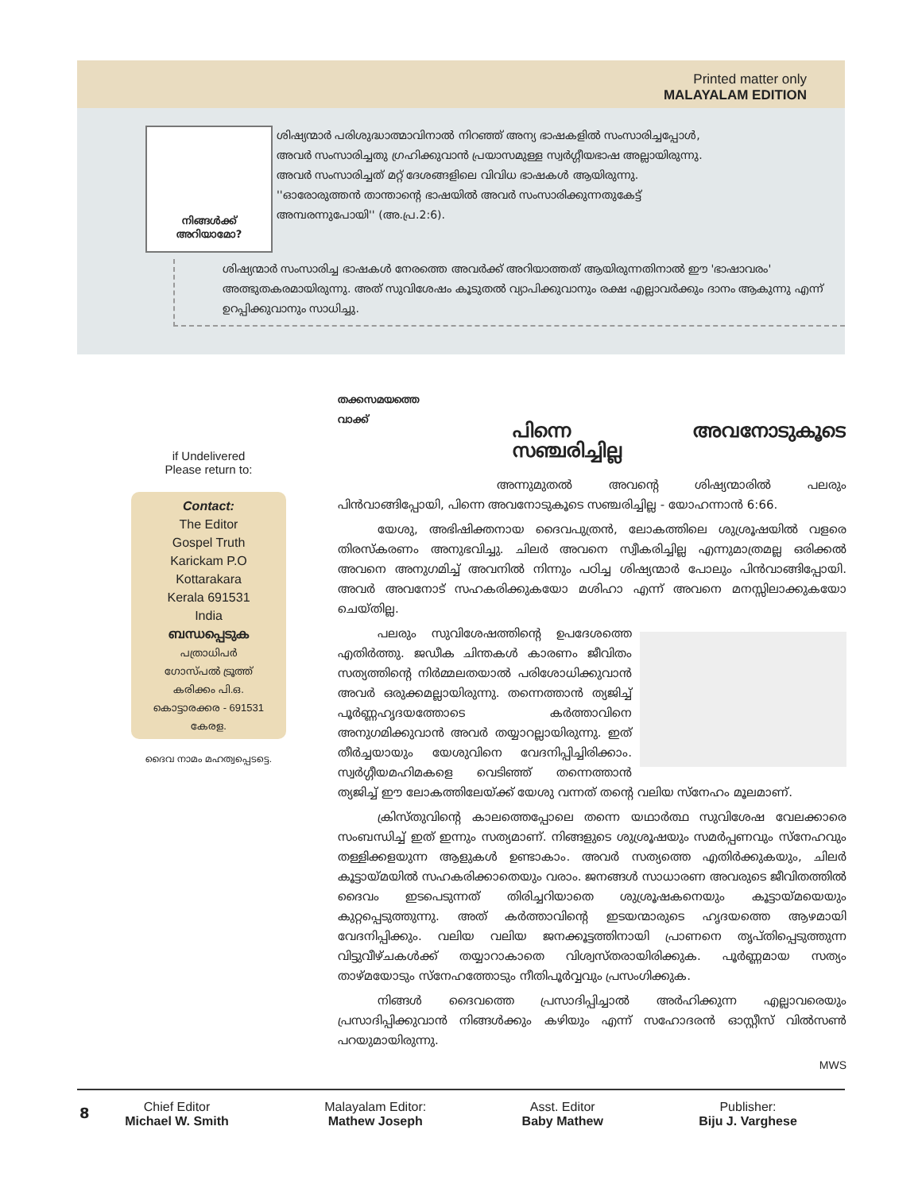Printed matter only
MALAYALAM EDITION
നിങ്ങൾക്ക് അറിയാമോ?
ശിഷ്യന്മാർ പരിശുദ്ധാത്മാവിനാൽ നിറഞ്ഞ് അന്യ ഭാഷകളിൽ സംസാരിച്ചപ്പോൾ, അവർ സംസാരിച്ചതു ഗ്രഹിക്കുവാൻ പ്രയാസമുള്ള സ്വർഗ്ഗീയഭാഷ അല്ലായിരുന്നു. അവർ സംസാരിച്ചത് മറ്റ് ദേശങ്ങളിലെ വിവിധ ഭാഷകൾ ആയിരുന്നു. ''ഓരോരുത്തൻ താന്താന്റെ ഭാഷയിൽ അവർ സംസാരിക്കുന്നതുകേട്ട് അമ്പരന്നുപോയി'' (അ.പ്ര.2:6).
ശിഷ്യന്മാർ സംസാരിച്ച ഭാഷകൾ നേരത്തെ അവർക്ക് അറിയാത്തത് ആയിരുന്നതിനാൽ ഈ 'ഭാഷാവരം' അത്ഭുതകരമായിരുന്നു. അത് സുവിശേഷം കൂടുതൽ വ്യാപിക്കുവാനും രക്ഷ എല്ലാവർക്കും ദാനം ആകുന്നു എന്ന് ഉറപ്പിക്കുവാനും സാധിച്ചു.
if Undelivered
Please return to:
Contact:
The Editor
Gospel Truth
Karickam P.O
Kottarakara
Kerala 691531
India
ബന്ധപ്പെടുക
പത്രാധിപർ
ഗോസ്പൽ ട്രൂത്ത്
കരിക്കം പി.ഒ.
കൊട്ടാരക്കര - 691531
കേരള.
ദൈവ നാമം മഹത്വപ്പെടട്ടെ.
തക്കസമയത്തെ
വാക്ക്
പിന്നെ അവനോടുകൂടെ സഞ്ചരിച്ചില്ല
അന്നുമുതൽ അവന്റെ ശിഷ്യന്മാരിൽ പലരും പിൻവാങ്ങിപ്പോയി, പിന്നെ അവനോടുകൂടെ സഞ്ചരിച്ചില്ല - യോഹന്നാൻ 6:66.
യേശു, അഭിഷിക്തനായ ദൈവപുത്രൻ, ലോകത്തിലെ ശുശ്രൂഷയിൽ വളരെ തിരസ്കരണം അനുഭവിച്ചു. ചിലർ അവനെ സ്വീകരിച്ചില്ല എന്നുമാത്രമല്ല ഒരിക്കൽ അവനെ അനുഗമിച്ച് അവനിൽ നിന്നും പഠിച്ച ശിഷ്യന്മാർ പോലും പിൻവാങ്ങിപ്പോയി. അവർ അവനോട് സഹകരിക്കുകയോ മശിഹാ എന്ന് അവനെ മനസ്സിലാക്കുകയോ ചെയ്തില്ല.
പലരും സുവിശേഷത്തിന്റെ ഉപദേശത്തെ എതിർത്തു. ജഡീക ചിന്തകൾ കാരണം ജീവിതം സത്യത്തിന്റെ നിർമ്മലതയാൽ പരിശോധിക്കുവാൻ അവർ ഒരുക്കമല്ലായിരുന്നു. തന്നെത്താൻ ത്യജിച്ച് പൂർണ്ണഹൃദയത്തോടെ കർത്താവിനെ അനുഗമിക്കുവാൻ അവർ തയ്യാറല്ലായിരുന്നു. ഇത് തീർച്ചയായും യേശുവിനെ വേദനിപ്പിച്ചിരിക്കാം. സ്വർഗ്ഗീയമഹിമകളെ വെടിഞ്ഞ് തന്നെത്താൻ ത്യജിച്ച് ഈ ലോകത്തിലേയ്ക്ക് യേശു വന്നത് തന്റെ വലിയ സ്നേഹം മൂലമാണ്.
ക്രിസ്തുവിന്റെ കാലത്തെപ്പോലെ തന്നെ യഥാർത്ഥ സുവിശേഷ വേലക്കാരെ സംബന്ധിച്ച് ഇത് ഇന്നും സത്യമാണ്. നിങ്ങളുടെ ശുശ്രൂഷയും സമർപ്പണവും സ്നേഹവും തള്ളിക്കളയുന്ന ആളുകൾ ഉണ്ടാകാം. അവർ സത്യത്തെ എതിർക്കുകയും, ചിലർ കൂട്ടായ്മയിൽ സഹകരിക്കാതെയും വരാം. ജനങ്ങൾ സാധാരണ അവരുടെ ജീവിതത്തിൽ ദൈവം ഇടപെടുന്നത് തിരിച്ചറിയാതെ ശുശ്രൂഷകനെയും കൂട്ടായ്മയെയും കുറ്റപ്പെടുത്തുന്നു. അത് കർത്താവിന്റെ ഇടയന്മാരുടെ ഹൃദയത്തെ ആഴമായി വേദനിപ്പിക്കും. വലിയ വലിയ ജനക്കൂട്ടത്തിനായി പ്രാണനെ തൃപ്തിപ്പെടുത്തുന്ന വിട്ടുവീഴ്ചകൾക്ക് തയ്യാറാകാതെ വിശ്വസ്തരായിരിക്കുക. പൂർണ്ണമായ സത്യം താഴ്മയോടും സ്നേഹത്തോടും നീതിപൂർവ്വവും പ്രസംഗിക്കുക.
നിങ്ങൾ ദൈവത്തെ പ്രസാദിപ്പിച്ചാൽ അർഹിക്കുന്ന എല്ലാവരെയും പ്രസാദിപ്പിക്കുവാൻ നിങ്ങൾക്കും കഴിയും എന്ന് സഹോദരൻ ഓസ്റ്റീസ് വിൽസൺ പറയുമായിരുന്നു.
MWS
8
Chief Editor
Michael W. Smith
Malayalam Editor:
Mathew Joseph
Asst. Editor
Baby Mathew
Publisher:
Biju J. Varghese